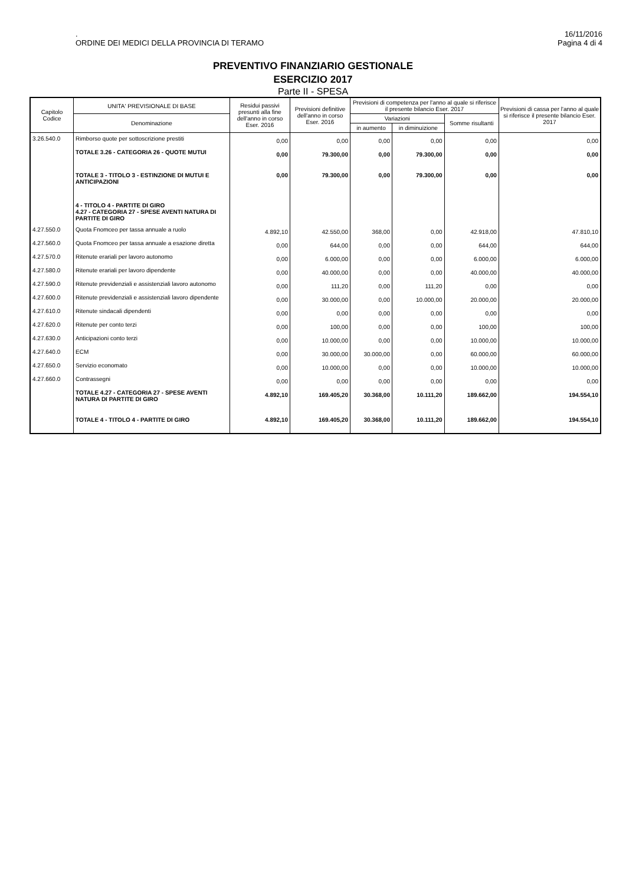.
ORDINE DEI MEDICI DELLA PROVINCIA DI TERAMO
16/11/2016
Pagina 4 di 4
PREVENTIVO FINANZIARIO GESTIONALE
ESERCIZIO 2017
Parte II - SPESA
| Capitolo Codice | UNITA' PREVISIONALE DI BASE | Residui passivi presunti alla fine dell'anno in corso Eser. 2016 | Previsioni definitive dell'anno in corso Eser. 2016 | Previsioni di competenza per l'anno al quale si riferisce il presente bilancio Eser. 2017 | | | Previsioni di cassa per l'anno al quale si riferisce il presente bilancio Eser. 2017 |
| --- | --- | --- | --- | --- | --- | --- | --- |
| | Denominazione | | | Variazioni | | Somme risultanti | |
| | | | | in aumento | in diminuizione | | |
| 3.26.540.0 | Rimborso quote per sottoscrizione prestiti | 0,00 | 0,00 | 0,00 | 0,00 | 0,00 | 0,00 |
| | TOTALE 3.26 - CATEGORIA 26 - QUOTE MUTUI | 0,00 | 79.300,00 | 0,00 | 79.300,00 | 0,00 | 0,00 |
| | TOTALE 3 - TITOLO 3 - ESTINZIONE DI MUTUI E ANTICIPAZIONI | 0,00 | 79.300,00 | 0,00 | 79.300,00 | 0,00 | 0,00 |
| | 4 - TITOLO 4 - PARTITE DI GIRO 4.27 - CATEGORIA 27 - SPESE AVENTI NATURA DI PARTITE DI GIRO | | | | | | |
| 4.27.550.0 | Quota Fnomceo per tassa annuale a ruolo | 4.892,10 | 42.550,00 | 368,00 | 0,00 | 42.918,00 | 47.810,10 |
| 4.27.560.0 | Quota Fnomceo per tassa annuale a esazione diretta | 0,00 | 644,00 | 0,00 | 0,00 | 644,00 | 644,00 |
| 4.27.570.0 | Ritenute erariali per lavoro autonomo | 0,00 | 6.000,00 | 0,00 | 0,00 | 6.000,00 | 6.000,00 |
| 4.27.580.0 | Ritenute erariali per lavoro dipendente | 0,00 | 40.000,00 | 0,00 | 0,00 | 40.000,00 | 40.000,00 |
| 4.27.590.0 | Ritenute previdenziali e assistenziali lavoro autonomo | 0,00 | 111,20 | 0,00 | 111,20 | 0,00 | 0,00 |
| 4.27.600.0 | Ritenute previdenziali e assistenziali lavoro dipendente | 0,00 | 30.000,00 | 0,00 | 10.000,00 | 20.000,00 | 20.000,00 |
| 4.27.610.0 | Ritenute sindacali dipendenti | 0,00 | 0,00 | 0,00 | 0,00 | 0,00 | 0,00 |
| 4.27.620.0 | Ritenute per conto terzi | 0,00 | 100,00 | 0,00 | 0,00 | 100,00 | 100,00 |
| 4.27.630.0 | Anticipazioni conto terzi | 0,00 | 10.000,00 | 0,00 | 0,00 | 10.000,00 | 10.000,00 |
| 4.27.640.0 | ECM | 0,00 | 30.000,00 | 30.000,00 | 0,00 | 60.000,00 | 60.000,00 |
| 4.27.650.0 | Servizio economato | 0,00 | 10.000,00 | 0,00 | 0,00 | 10.000,00 | 10.000,00 |
| 4.27.660.0 | Contrassegni | 0,00 | 0,00 | 0,00 | 0,00 | 0,00 | 0,00 |
| | TOTALE 4.27 - CATEGORIA 27 - SPESE AVENTI NATURA DI PARTITE DI GIRO | 4.892,10 | 169.405,20 | 30.368,00 | 10.111,20 | 189.662,00 | 194.554,10 |
| | TOTALE 4 - TITOLO 4 - PARTITE DI GIRO | 4.892,10 | 169.405,20 | 30.368,00 | 10.111,20 | 189.662,00 | 194.554,10 |